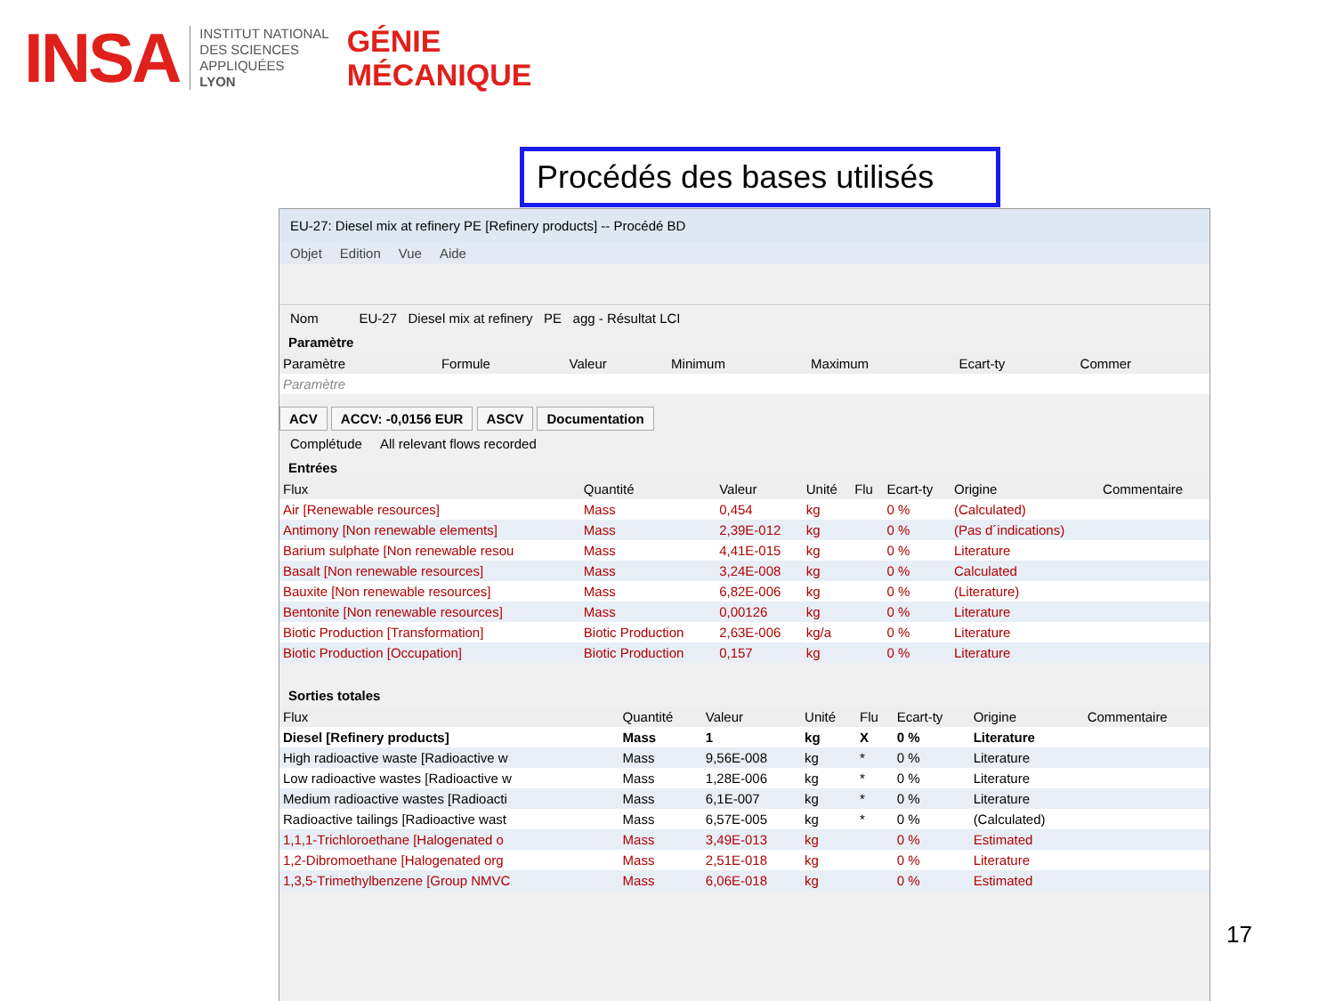INSA
INSTITUT NATIONAL
DES SCIENCES
APPLIQUÉES
LYON
GÉNIE
MÉCANIQUE
Procédés des bases utilisés
EU-27: Diesel mix at refinery PE [Refinery products] -- Procédé BD
Objet Edition Vue Aide
Nom EU-27 Diesel mix at refinery PE agg - Résultat LCI
Paramètre
| Paramètre | Formule | Valeur | Minimum | Maximum | Ecart-ty | Commer |
| --- | --- | --- | --- | --- | --- | --- |
| Paramètre | | | | | | |
ACV ACCV: -0,0156 EUR ASCV Documentation
Complétude All relevant flows recorded
Entrées
| Flux | Quantité | Valeur | Unité | Flu | Ecart-ty | Origine | Commentaire |
| --- | --- | --- | --- | --- | --- | --- | --- |
| Air [Renewable resources] | Mass | 0,454 | kg | | 0 % | (Calculated) | |
| Antimony [Non renewable elements] | Mass | 2,39E-012 | kg | | 0 % | (Pas d´indications) | |
| Barium sulphate [Non renewable resou | Mass | 4,41E-015 | kg | | 0 % | Literature | |
| Basalt [Non renewable resources] | Mass | 3,24E-008 | kg | | 0 % | Calculated | |
| Bauxite [Non renewable resources] | Mass | 6,82E-006 | kg | | 0 % | (Literature) | |
| Bentonite [Non renewable resources] | Mass | 0,00126 | kg | | 0 % | Literature | |
| Biotic Production [Transformation] | Biotic Production | 2,63E-006 | kg/a | | 0 % | Literature | |
| Biotic Production [Occupation] | Biotic Production | 0,157 | kg | | 0 % | Literature | |
Sorties totales
| Flux | Quantité | Valeur | Unité | Flu | Ecart-ty | Origine | Commentaire |
| --- | --- | --- | --- | --- | --- | --- | --- |
| Diesel [Refinery products] | Mass | 1 | kg | X | 0 % | Literature | |
| High radioactive waste [Radioactive w | Mass | 9,56E-008 | kg | * | 0 % | Literature | |
| Low radioactive wastes [Radioactive w | Mass | 1,28E-006 | kg | * | 0 % | Literature | |
| Medium radioactive wastes [Radioacti | Mass | 6,1E-007 | kg | * | 0 % | Literature | |
| Radioactive tailings [Radioactive wast | Mass | 6,57E-005 | kg | * | 0 % | (Calculated) | |
| 1,1,1-Trichloroethane [Halogenated o | Mass | 3,49E-013 | kg | | 0 % | Estimated | |
| 1,2-Dibromoethane [Halogenated org | Mass | 2,51E-018 | kg | | 0 % | Literature | |
| 1,3,5-Trimethylbenzene [Group NMVC | Mass | 6,06E-018 | kg | | 0 % | Estimated | |
17